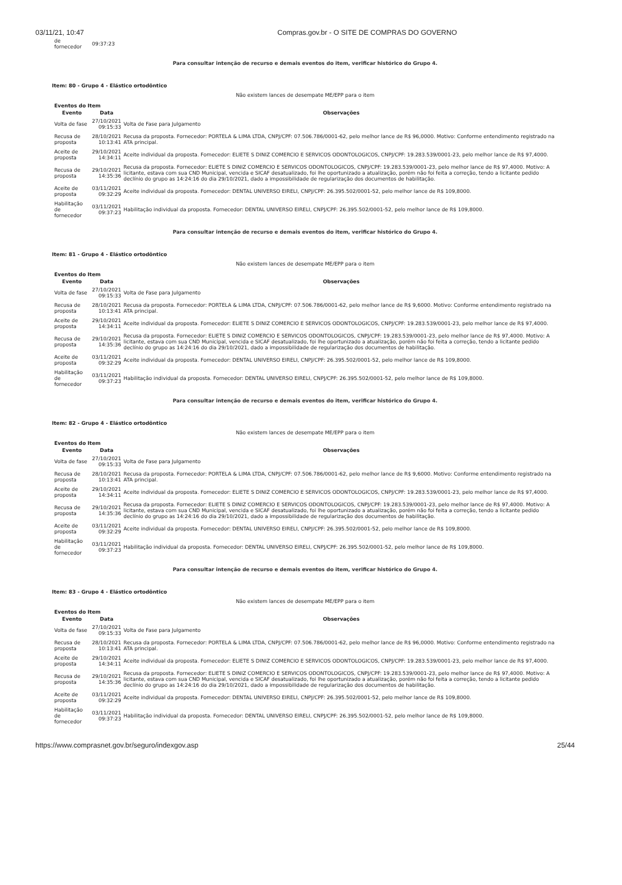03/11/21, 10:47 Compras.gov.br - O SITE DE COMPRAS DO GOVERNO
| de fornecedor | 09:37:23 | |
Para consultar intenção de recurso e demais eventos do item, verificar histórico do Grupo 4.
Item: 80 - Grupo 4 - Elástico ortodôntico
Não existem lances de desempate ME/EPP para o item
Eventos do Item
| Evento | Data | Observações |
| --- | --- | --- |
| Volta de fase | 27/10/2021 09:15:33 | Volta de Fase para Julgamento |
| Recusa de proposta | 28/10/2021 10:13:41 | Recusa da proposta. Fornecedor: PORTELA & LIMA LTDA, CNPJ/CPF: 07.506.786/0001-62, pelo melhor lance de R$ 96,0000. Motivo: Conforme entendimento registrado na ATA principal. |
| Aceite de proposta | 29/10/2021 14:34:11 | Aceite individual da proposta. Fornecedor: ELIETE S DINIZ COMERCIO E SERVICOS ODONTOLOGICOS, CNPJ/CPF: 19.283.539/0001-23, pelo melhor lance de R$ 97,4000. |
| Recusa de proposta | 29/10/2021 14:35:36 | Recusa da proposta. Fornecedor: ELIETE S DINIZ COMERCIO E SERVICOS ODONTOLOGICOS, CNPJ/CPF: 19.283.539/0001-23, pelo melhor lance de R$ 97,4000. Motivo: A licitante, estava com sua CND Municipal, vencida e SICAF desatualizado, foi lhe oportunizado a atualização, porém não foi feita a correção, tendo a licitante pedido declínio do grupo as 14:24:16 do dia 29/10/2021, dado a impossibilidade de regularização dos documentos de habilitação. |
| Aceite de proposta | 03/11/2021 09:32:29 | Aceite individual da proposta. Fornecedor: DENTAL UNIVERSO EIRELI, CNPJ/CPF: 26.395.502/0001-52, pelo melhor lance de R$ 109,8000. |
| Habilitação de fornecedor | 03/11/2021 09:37:23 | Habilitação individual da proposta. Fornecedor: DENTAL UNIVERSO EIRELI, CNPJ/CPF: 26.395.502/0001-52, pelo melhor lance de R$ 109,8000. |
Para consultar intenção de recurso e demais eventos do item, verificar histórico do Grupo 4.
Item: 81 - Grupo 4 - Elástico ortodôntico
Não existem lances de desempate ME/EPP para o item
Eventos do Item
| Evento | Data | Observações |
| --- | --- | --- |
| Volta de fase | 27/10/2021 09:15:33 | Volta de Fase para Julgamento |
| Recusa de proposta | 28/10/2021 10:13:41 | Recusa da proposta. Fornecedor: PORTELA & LIMA LTDA, CNPJ/CPF: 07.506.786/0001-62, pelo melhor lance de R$ 9,6000. Motivo: Conforme entendimento registrado na ATA principal. |
| Aceite de proposta | 29/10/2021 14:34:11 | Aceite individual da proposta. Fornecedor: ELIETE S DINIZ COMERCIO E SERVICOS ODONTOLOGICOS, CNPJ/CPF: 19.283.539/0001-23, pelo melhor lance de R$ 97,4000. |
| Recusa de proposta | 29/10/2021 14:35:36 | Recusa da proposta. Fornecedor: ELIETE S DINIZ COMERCIO E SERVICOS ODONTOLOGICOS, CNPJ/CPF: 19.283.539/0001-23, pelo melhor lance de R$ 97,4000. Motivo: A licitante, estava com sua CND Municipal, vencida e SICAF desatualizado, foi lhe oportunizado a atualização, porém não foi feita a correção, tendo a licitante pedido declínio do grupo as 14:24:16 do dia 29/10/2021, dado a impossibilidade de regularização dos documentos de habilitação. |
| Aceite de proposta | 03/11/2021 09:32:29 | Aceite individual da proposta. Fornecedor: DENTAL UNIVERSO EIRELI, CNPJ/CPF: 26.395.502/0001-52, pelo melhor lance de R$ 109,8000. |
| Habilitação de fornecedor | 03/11/2021 09:37:23 | Habilitação individual da proposta. Fornecedor: DENTAL UNIVERSO EIRELI, CNPJ/CPF: 26.395.502/0001-52, pelo melhor lance de R$ 109,8000. |
Para consultar intenção de recurso e demais eventos do item, verificar histórico do Grupo 4.
Item: 82 - Grupo 4 - Elástico ortodôntico
Não existem lances de desempate ME/EPP para o item
Eventos do Item
| Evento | Data | Observações |
| --- | --- | --- |
| Volta de fase | 27/10/2021 09:15:33 | Volta de Fase para Julgamento |
| Recusa de proposta | 28/10/2021 10:13:41 | Recusa da proposta. Fornecedor: PORTELA & LIMA LTDA, CNPJ/CPF: 07.506.786/0001-62, pelo melhor lance de R$ 9,6000. Motivo: Conforme entendimento registrado na ATA principal. |
| Aceite de proposta | 29/10/2021 14:34:11 | Aceite individual da proposta. Fornecedor: ELIETE S DINIZ COMERCIO E SERVICOS ODONTOLOGICOS, CNPJ/CPF: 19.283.539/0001-23, pelo melhor lance de R$ 97,4000. |
| Recusa de proposta | 29/10/2021 14:35:36 | Recusa da proposta. Fornecedor: ELIETE S DINIZ COMERCIO E SERVICOS ODONTOLOGICOS, CNPJ/CPF: 19.283.539/0001-23, pelo melhor lance de R$ 97,4000. Motivo: A licitante, estava com sua CND Municipal, vencida e SICAF desatualizado, foi lhe oportunizado a atualização, porém não foi feita a correção, tendo a licitante pedido declínio do grupo as 14:24:16 do dia 29/10/2021, dado a impossibilidade de regularização dos documentos de habilitação. |
| Aceite de proposta | 03/11/2021 09:32:29 | Aceite individual da proposta. Fornecedor: DENTAL UNIVERSO EIRELI, CNPJ/CPF: 26.395.502/0001-52, pelo melhor lance de R$ 109,8000. |
| Habilitação de fornecedor | 03/11/2021 09:37:23 | Habilitação individual da proposta. Fornecedor: DENTAL UNIVERSO EIRELI, CNPJ/CPF: 26.395.502/0001-52, pelo melhor lance de R$ 109,8000. |
Para consultar intenção de recurso e demais eventos do item, verificar histórico do Grupo 4.
Item: 83 - Grupo 4 - Elástico ortodôntico
Não existem lances de desempate ME/EPP para o item
Eventos do Item
| Evento | Data | Observações |
| --- | --- | --- |
| Volta de fase | 27/10/2021 09:15:33 | Volta de Fase para Julgamento |
| Recusa de proposta | 28/10/2021 10:13:41 | Recusa da proposta. Fornecedor: PORTELA & LIMA LTDA, CNPJ/CPF: 07.506.786/0001-62, pelo melhor lance de R$ 96,0000. Motivo: Conforme entendimento registrado na ATA principal. |
| Aceite de proposta | 29/10/2021 14:34:11 | Aceite individual da proposta. Fornecedor: ELIETE S DINIZ COMERCIO E SERVICOS ODONTOLOGICOS, CNPJ/CPF: 19.283.539/0001-23, pelo melhor lance de R$ 97,4000. |
| Recusa de proposta | 29/10/2021 14:35:36 | Recusa da proposta. Fornecedor: ELIETE S DINIZ COMERCIO E SERVICOS ODONTOLOGICOS, CNPJ/CPF: 19.283.539/0001-23, pelo melhor lance de R$ 97,4000. Motivo: A licitante, estava com sua CND Municipal, vencida e SICAF desatualizado, foi lhe oportunizado a atualização, porém não foi feita a correção, tendo a licitante pedido declínio do grupo as 14:24:16 do dia 29/10/2021, dado a impossibilidade de regularização dos documentos de habilitação. |
| Aceite de proposta | 03/11/2021 09:32:29 | Aceite individual da proposta. Fornecedor: DENTAL UNIVERSO EIRELI, CNPJ/CPF: 26.395.502/0001-52, pelo melhor lance de R$ 109,8000. |
| Habilitação de fornecedor | 03/11/2021 09:37:23 | Habilitação individual da proposta. Fornecedor: DENTAL UNIVERSO EIRELI, CNPJ/CPF: 26.395.502/0001-52, pelo melhor lance de R$ 109,8000. |
https://www.comprasnet.gov.br/seguro/indexgov.asp 25/44